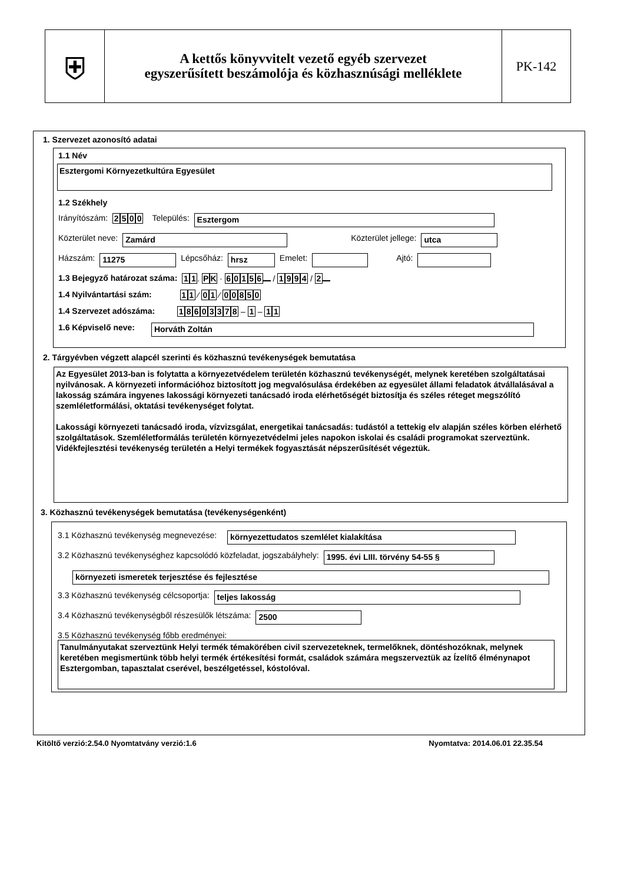⛨
A kettős könyvvitelt vezető egyéb szervezet
egyszerűsített beszámolója és közhasznúsági melléklete
PK-142
1. Szervezet azonosító adatai
1.1 Név
Esztergomi Környezetkultúra Egyesület
1.2 Székhely
Irányítószám: 2500 Település: Esztergom
Közterület neve: Zamárd Közterület jellege: utca
Házszám: 11275 Lépcsőház: hrsz Emelet: Ajtó:
1.3 Bejegyző határozat száma: 1 1. P K · 60156 / 1994 / 2
1.4 Nyilvántartási szám: 1 1 ⁄ 0 1 ⁄ 00850
1.4 Szervezet adószáma: 18603378 – 1 – 1 1
1.6 Képviselő neve: Horváth Zoltán
2. Tárgyévben végzett alapcél szerinti és közhasznú tevékenységek bemutatása
Az Egyesület 2013-ban is folytatta a környezetvédelem területén közhasznú tevékenységét, melynek keretében szolgáltatásai nyilvánosak. A környezeti információhoz biztosított jog megvalósulása érdekében az egyesület állami feladatok átvállalásával a lakosság számára ingyenes lakossági környezeti tanácsadó iroda elérhetőségét biztosítja és széles réteget megszólító szemléletformálási, oktatási tevékenységet folytat.
Lakossági környezeti tanácsadó iroda, vízvizsgálat, energetikai tanácsadás: tudástól a tettekig elv alapján széles körben elérhető szolgáltatások. Szemléletformálás területén környezetvédelmi jeles napokon iskolai és családi programokat szerveztünk. Vidékfejlesztési tevékenység területén a Helyi termékek fogyasztását népszerűsítését végeztük.
3. Közhasznú tevékenységek bemutatása (tevékenységenként)
3.1 Közhasznú tevékenység megnevezése: környezettudatos szemlélet kialakítása
3.2 Közhasznú tevékenységhez kapcsolódó közfeladat, jogszabályhely: 1995. évi LIII. törvény 54-55 §
környezeti ismeretek terjesztése és fejlesztése
3.3 Közhasznú tevékenység célcsoportja: teljes lakosság
3.4 Közhasznú tevékenységből részesülők létszáma: 2500
3.5 Közhasznú tevékenység főbb eredményei:
Tanulmányutakat szerveztünk Helyi termék témakörében civil szervezeteknek, termelőknek, döntéshozóknak, melynek keretében megismertünk több helyi termék értékesítési formát, családok számára megszerveztük az Ízelítő élménynapot Esztergomban, tapasztalat cserével, beszélgetéssel, kóstolóval.
Kitöltő verzió:2.54.0 Nyomtatvány verzió:1.6 Nyomtatva: 2014.06.01 22.35.54